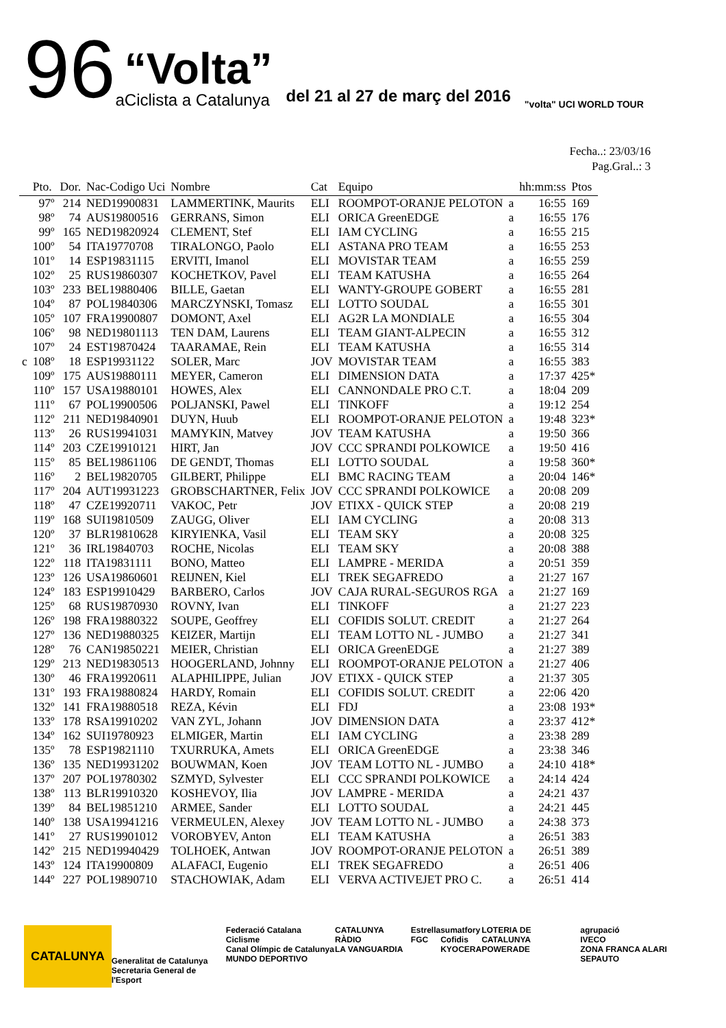96 a
“Volta”
Ciclista a Catalunya
del 21 al 27 de març del 2016 "volta" UCI WORLD TOUR
Fecha..: 23/03/16
Pag.Gral..: 3
| | Pto. | Dor. | Nac-Codigo Uci | Nombre | Cat | Equipo | | hh:mm:ss | Ptos |
| --- | --- | --- | --- | --- | --- | --- | --- | --- | --- |
| | 97º | 214 | NED19900831 | LAMMERTINK, Maurits | ELI | ROOMPOT-ORANJE PELOTON | a | 16:55 | 169 |
| | 98º | 74 | AUS19800516 | GERRANS, Simon | ELI | ORICA GreenEDGE | a | 16:55 | 176 |
| | 99º | 165 | NED19820924 | CLEMENT, Stef | ELI | IAM CYCLING | a | 16:55 | 215 |
| | 100º | 54 | ITA19770708 | TIRALONGO, Paolo | ELI | ASTANA PRO TEAM | a | 16:55 | 253 |
| | 101º | 14 | ESP19831115 | ERVITI, Imanol | ELI | MOVISTAR TEAM | a | 16:55 | 259 |
| | 102º | 25 | RUS19860307 | KOCHETKOV, Pavel | ELI | TEAM KATUSHA | a | 16:55 | 264 |
| | 103º | 233 | BEL19880406 | BILLE, Gaetan | ELI | WANTY-GROUPE GOBERT | a | 16:55 | 281 |
| | 104º | 87 | POL19840306 | MARCZYNSKI, Tomasz | ELI | LOTTO SOUDAL | a | 16:55 | 301 |
| | 105º | 107 | FRA19900807 | DOMONT, Axel | ELI | AG2R LA MONDIALE | a | 16:55 | 304 |
| | 106º | 98 | NED19801113 | TEN DAM, Laurens | ELI | TEAM GIANT-ALPECIN | a | 16:55 | 312 |
| | 107º | 24 | EST19870424 | TAARAMAE, Rein | ELI | TEAM KATUSHA | a | 16:55 | 314 |
| c | 108º | 18 | ESP19931122 | SOLER, Marc | JOV | MOVISTAR TEAM | a | 16:55 | 383 |
| | 109º | 175 | AUS19880111 | MEYER, Cameron | ELI | DIMENSION DATA | a | 17:37 | 425* |
| | 110º | 157 | USA19880101 | HOWES, Alex | ELI | CANNONDALE PRO C.T. | a | 18:04 | 209 |
| | 111º | 67 | POL19900506 | POLJANSKI, Pawel | ELI | TINKOFF | a | 19:12 | 254 |
| | 112º | 211 | NED19840901 | DUYN, Huub | ELI | ROOMPOT-ORANJE PELOTON | a | 19:48 | 323* |
| | 113º | 26 | RUS19941031 | MAMYKIN, Matvey | JOV | TEAM KATUSHA | a | 19:50 | 366 |
| | 114º | 203 | CZE19910121 | HIRT, Jan | JOV | CCC SPRANDI POLKOWICE | a | 19:50 | 416 |
| | 115º | 85 | BEL19861106 | DE GENDT, Thomas | ELI | LOTTO SOUDAL | a | 19:58 | 360* |
| | 116º | 2 | BEL19820705 | GILBERT, Philippe | ELI | BMC RACING TEAM | a | 20:04 | 146* |
| | 117º | 204 | AUT19931223 | GROBSCHARTNER, Felix | JOV | CCC SPRANDI POLKOWICE | a | 20:08 | 209 |
| | 118º | 47 | CZE19920711 | VAKOC, Petr | JOV | ETIXX - QUICK STEP | a | 20:08 | 219 |
| | 119º | 168 | SUI19810509 | ZAUGG, Oliver | ELI | IAM CYCLING | a | 20:08 | 313 |
| | 120º | 37 | BLR19810628 | KIRYIENKA, Vasil | ELI | TEAM SKY | a | 20:08 | 325 |
| | 121º | 36 | IRL19840703 | ROCHE, Nicolas | ELI | TEAM SKY | a | 20:08 | 388 |
| | 122º | 118 | ITA19831111 | BONO, Matteo | ELI | LAMPRE - MERIDA | a | 20:51 | 359 |
| | 123º | 126 | USA19860601 | REIJNEN, Kiel | ELI | TREK SEGAFREDO | a | 21:27 | 167 |
| | 124º | 183 | ESP19910429 | BARBERO, Carlos | JOV | CAJA RURAL-SEGUROS RGA | a | 21:27 | 169 |
| | 125º | 68 | RUS19870930 | ROVNY, Ivan | ELI | TINKOFF | a | 21:27 | 223 |
| | 126º | 198 | FRA19880322 | SOUPE, Geoffrey | ELI | COFIDIS SOLUT. CREDIT | a | 21:27 | 264 |
| | 127º | 136 | NED19880325 | KEIZER, Martijn | ELI | TEAM LOTTO NL - JUMBO | a | 21:27 | 341 |
| | 128º | 76 | CAN19850221 | MEIER, Christian | ELI | ORICA GreenEDGE | a | 21:27 | 389 |
| | 129º | 213 | NED19830513 | HOOGERLAND, Johnny | ELI | ROOMPOT-ORANJE PELOTON | a | 21:27 | 406 |
| | 130º | 46 | FRA19920611 | ALAPHILIPPE, Julian | JOV | ETIXX - QUICK STEP | a | 21:37 | 305 |
| | 131º | 193 | FRA19880824 | HARDY, Romain | ELI | COFIDIS SOLUT. CREDIT | a | 22:06 | 420 |
| | 132º | 141 | FRA19880518 | REZA, Kévin | ELI | FDJ | a | 23:08 | 193* |
| | 133º | 178 | RSA19910202 | VAN ZYL, Johann | JOV | DIMENSION DATA | a | 23:37 | 412* |
| | 134º | 162 | SUI19780923 | ELMIGER, Martin | ELI | IAM CYCLING | a | 23:38 | 289 |
| | 135º | 78 | ESP19821110 | TXURRUKA, Amets | ELI | ORICA GreenEDGE | a | 23:38 | 346 |
| | 136º | 135 | NED19931202 | BOUWMAN, Koen | JOV | TEAM LOTTO NL - JUMBO | a | 24:10 | 418* |
| | 137º | 207 | POL19780302 | SZMYD, Sylvester | ELI | CCC SPRANDI POLKOWICE | a | 24:14 | 424 |
| | 138º | 113 | BLR19910320 | KOSHEVOY, Ilia | JOV | LAMPRE - MERIDA | a | 24:21 | 437 |
| | 139º | 84 | BEL19851210 | ARMEE, Sander | ELI | LOTTO SOUDAL | a | 24:21 | 445 |
| | 140º | 138 | USA19941216 | VERMEULEN, Alexey | JOV | TEAM LOTTO NL - JUMBO | a | 24:38 | 373 |
| | 141º | 27 | RUS19901012 | VOROBYEV, Anton | ELI | TEAM KATUSHA | a | 26:51 | 383 |
| | 142º | 215 | NED19940429 | TOLHOEK, Antwan | JOV | ROOMPOT-ORANJE PELOTON | a | 26:51 | 389 |
| | 143º | 124 | ITA19900809 | ALAFACI, Eugenio | ELI | TREK SEGAFREDO | a | 26:51 | 406 |
| | 144º | 227 | POL19890710 | STACHOWIAK, Adam | ELI | VERVA ACTIVEJET PRO C. | a | 26:51 | 414 |
CATALUNYA
Generalitat de Catalunya
Secretaria General de l'Esport
Federació Catalana Ciclisme
Canal Olímpic de Catalunya
MUNDO DEPORTIVO
CATALUNYA RÀDIO
LA VANGUARDIA
Estrella
FGC
sumatfory
Cofidis
KYOCERA
LOTERIA DE CATALUNYA
POWERADE
agrupació
IVECO
ZONA FRANCA ALARI SEPAUTO